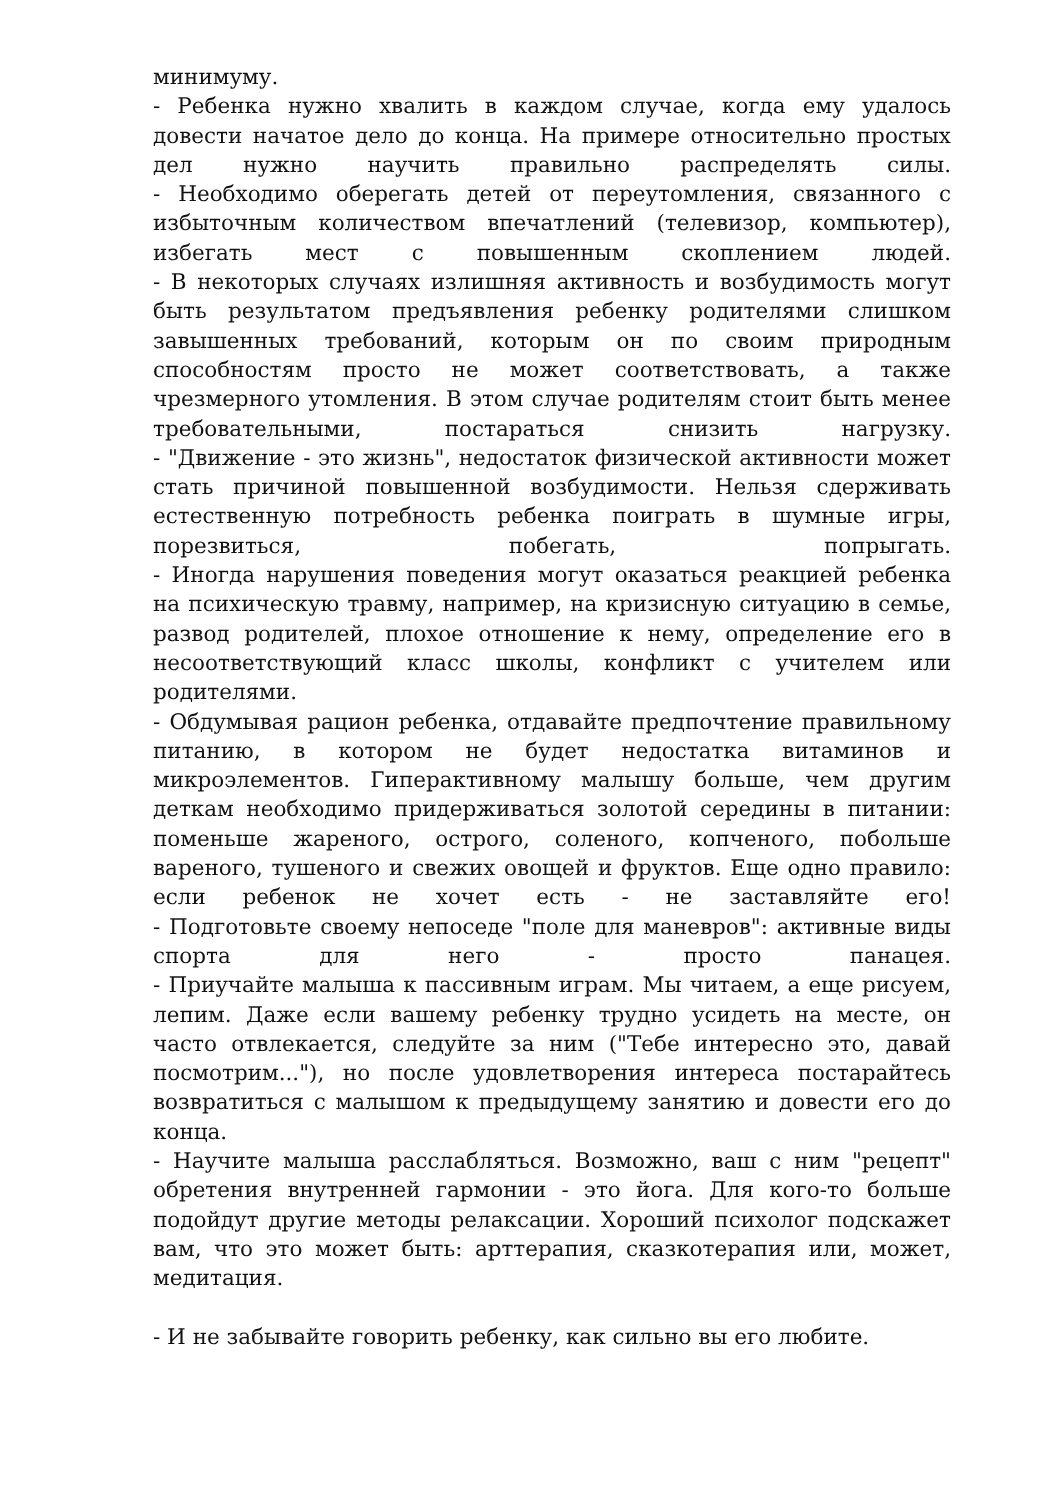минимуму.
- Ребенка нужно хвалить в каждом случае, когда ему удалось довести начатое дело до конца. На примере относительно простых дел нужно научить правильно распределять силы.
- Необходимо оберегать детей от переутомления, связанного с избыточным количеством впечатлений (телевизор, компьютер), избегать мест с повышенным скоплением людей.
- В некоторых случаях излишняя активность и возбудимость могут быть результатом предъявления ребенку родителями слишком завышенных требований, которым он по своим природным способностям просто не может соответствовать, а также чрезмерного утомления. В этом случае родителям стоит быть менее требовательными, постараться снизить нагрузку.
- "Движение - это жизнь", недостаток физической активности может стать причиной повышенной возбудимости. Нельзя сдерживать естественную потребность ребенка поиграть в шумные игры, порезвиться, побегать, попрыгать.
- Иногда нарушения поведения могут оказаться реакцией ребенка на психическую травму, например, на кризисную ситуацию в семье, развод родителей, плохое отношение к нему, определение его в несоответствующий класс школы, конфликт с учителем или родителями.
- Обдумывая рацион ребенка, отдавайте предпочтение правильному питанию, в котором не будет недостатка витаминов и микроэлементов. Гиперактивному малышу больше, чем другим деткам необходимо придерживаться золотой середины в питании: поменьше жареного, острого, соленого, копченого, побольше вареного, тушеного и свежих овощей и фруктов. Еще одно правило: если ребенок не хочет есть - не заставляйте его!
- Подготовьте своему непоседе "поле для маневров": активные виды спорта для него - просто панацея.
- Приучайте малыша к пассивным играм. Мы читаем, а еще рисуем, лепим. Даже если вашему ребенку трудно усидеть на месте, он часто отвлекается, следуйте за ним ("Тебе интересно это, давай посмотрим..."), но после удовлетворения интереса постарайтесь возвратиться с малышом к предыдущему занятию и довести его до конца.
- Научите малыша расслабляться. Возможно, ваш с ним "рецепт" обретения внутренней гармонии - это йога. Для кого-то больше подойдут другие методы релаксации. Хороший психолог подскажет вам, что это может быть: арттерапия, сказкотерапия или, может, медитация.
- И не забывайте говорить ребенку, как сильно вы его любите.